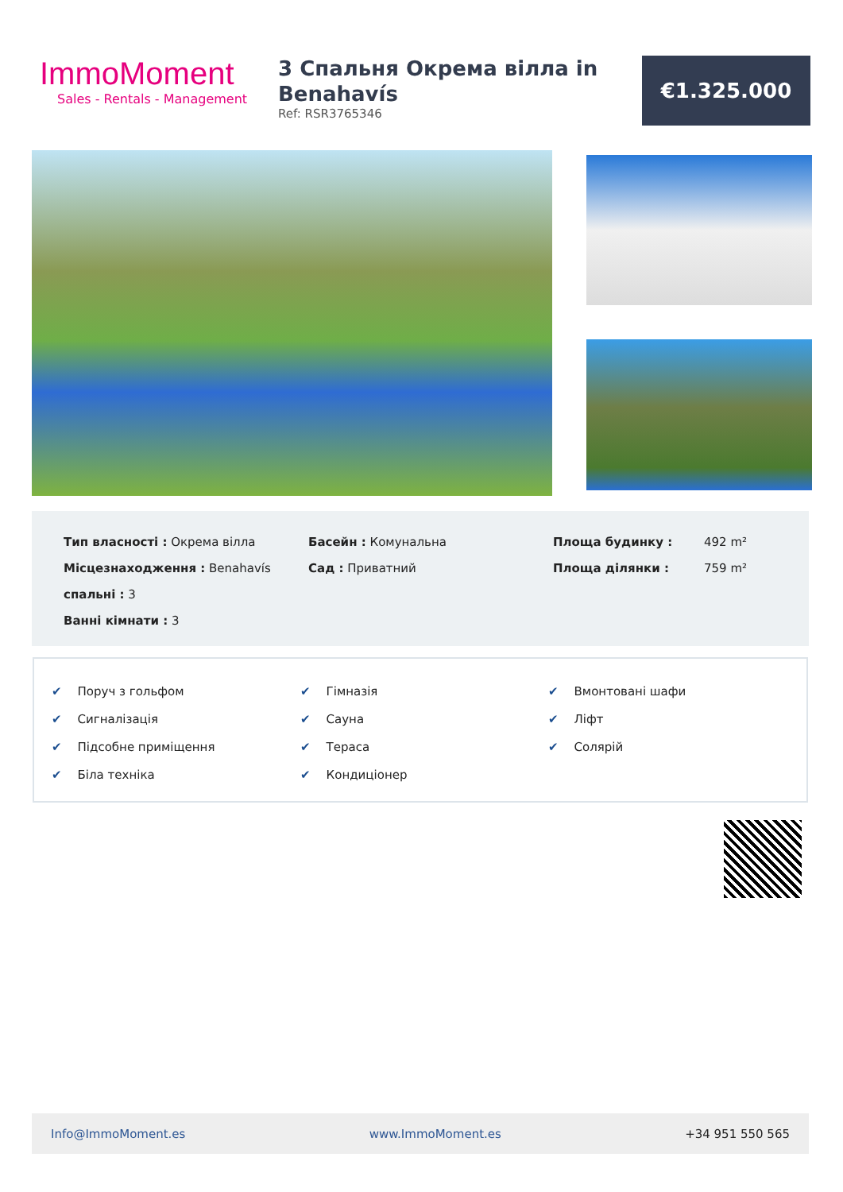ImmoMoment
Sales - Rentals - Management
3 Спальня Окрема вілла in Benahavís
Ref: RSR3765346
€1.325.000
| Тип власності : Окрема вілла | Басейн : Комунальна | Площа будинку : | 492 m² |
| Місцезнаходження : Benahavís | Сад : Приватний | Площа ділянки : | 759 m² |
| спальні : 3 | | | |
| Ванні кімнати : 3 | | | |
✔ Поруч з гольфом
✔ Сигналізація
✔ Підсобне приміщення
✔ Біла техніка
✔ Гімназія
✔ Сауна
✔ Тераса
✔ Кондиціонер
✔ Вмонтовані шафи
✔ Ліфт
✔ Солярій
Info@ImmoMoment.es www.ImmoMoment.es +34 951 550 565